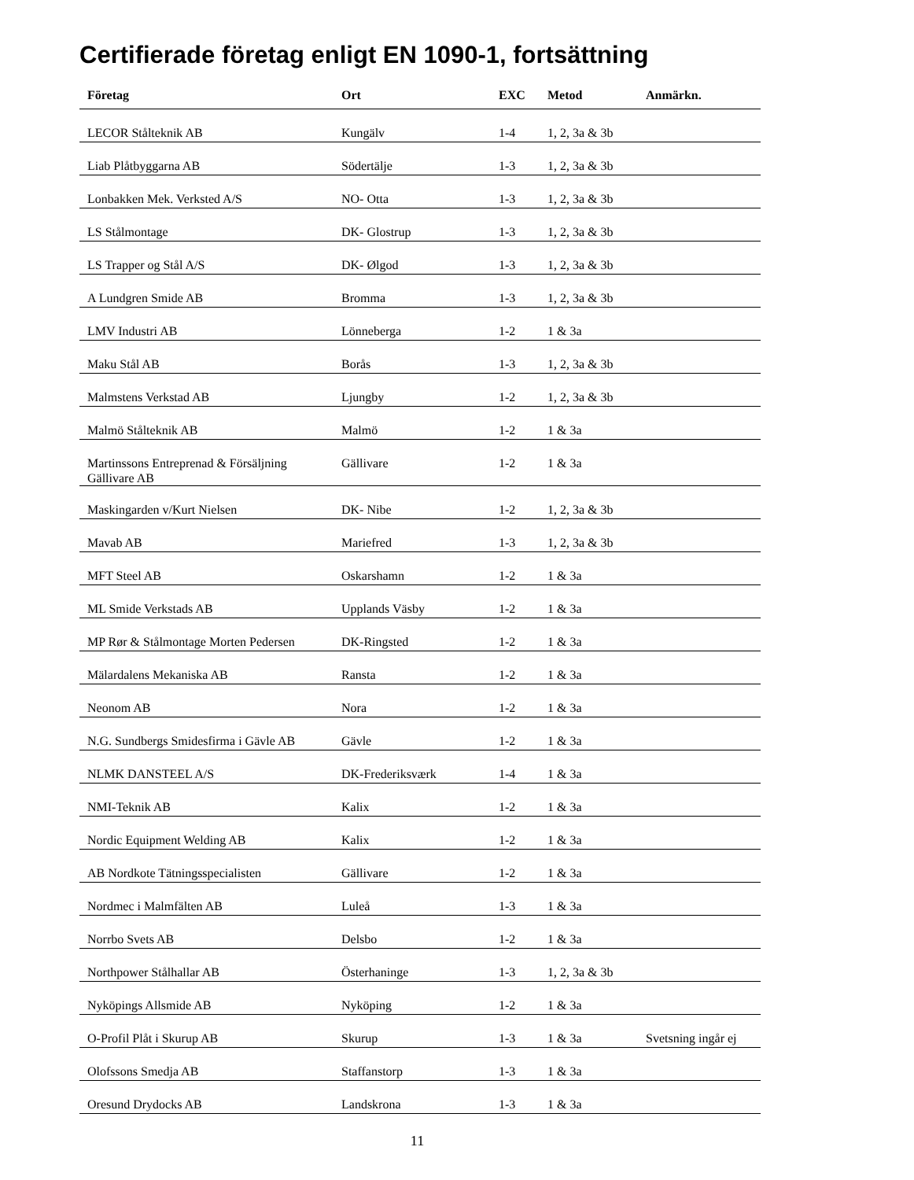Certifierade företag enligt EN 1090-1, fortsättning
| Företag | Ort | EXC | Metod | Anmärkn. |
| --- | --- | --- | --- | --- |
| LECOR Stålteknik AB | Kungälv | 1-4 | 1, 2, 3a & 3b | |
| Liab Plåtbyggarna AB | Södertälje | 1-3 | 1, 2, 3a & 3b | |
| Lonbakken Mek. Verksted A/S | NO- Otta | 1-3 | 1, 2, 3a & 3b | |
| LS Stålmontage | DK- Glostrup | 1-3 | 1, 2, 3a & 3b | |
| LS Trapper og Stål A/S | DK- Ølgod | 1-3 | 1, 2, 3a & 3b | |
| A Lundgren Smide AB | Bromma | 1-3 | 1, 2, 3a & 3b | |
| LMV Industri AB | Lönneberga | 1-2 | 1 & 3a | |
| Maku Stål AB | Borås | 1-3 | 1, 2, 3a & 3b | |
| Malmstens Verkstad AB | Ljungby | 1-2 | 1, 2, 3a & 3b | |
| Malmö Stålteknik AB | Malmö | 1-2 | 1 & 3a | |
| Martinssons Entreprenad & Försäljning Gällivare AB | Gällivare | 1-2 | 1 & 3a | |
| Maskingarden v/Kurt Nielsen | DK- Nibe | 1-2 | 1, 2, 3a & 3b | |
| Mavab AB | Mariefred | 1-3 | 1, 2, 3a & 3b | |
| MFT Steel AB | Oskarshamn | 1-2 | 1 & 3a | |
| ML Smide Verkstads AB | Upplands Väsby | 1-2 | 1 & 3a | |
| MP Rør & Stålmontage Morten Pedersen | DK-Ringsted | 1-2 | 1 & 3a | |
| Mälardalens Mekaniska AB | Ransta | 1-2 | 1 & 3a | |
| Neonom AB | Nora | 1-2 | 1 & 3a | |
| N.G. Sundbergs Smidesfirma i Gävle AB | Gävle | 1-2 | 1 & 3a | |
| NLMK DANSTEEL A/S | DK-Frederiksværk | 1-4 | 1 & 3a | |
| NMI-Teknik AB | Kalix | 1-2 | 1 & 3a | |
| Nordic Equipment Welding AB | Kalix | 1-2 | 1 & 3a | |
| AB Nordkote Tätningsspecialisten | Gällivare | 1-2 | 1 & 3a | |
| Nordmec i Malmfälten AB | Luleå | 1-3 | 1 & 3a | |
| Norrbo Svets AB | Delsbo | 1-2 | 1 & 3a | |
| Northpower Stålhallar AB | Österhaninge | 1-3 | 1, 2, 3a & 3b | |
| Nyköpings Allsmide AB | Nyköping | 1-2 | 1 & 3a | |
| O-Profil Plåt i Skurup AB | Skurup | 1-3 | 1 & 3a | Svetsning ingår ej |
| Olofssons Smedja AB | Staffanstorp | 1-3 | 1 & 3a | |
| Oresund Drydocks AB | Landskrona | 1-3 | 1 & 3a | |
11